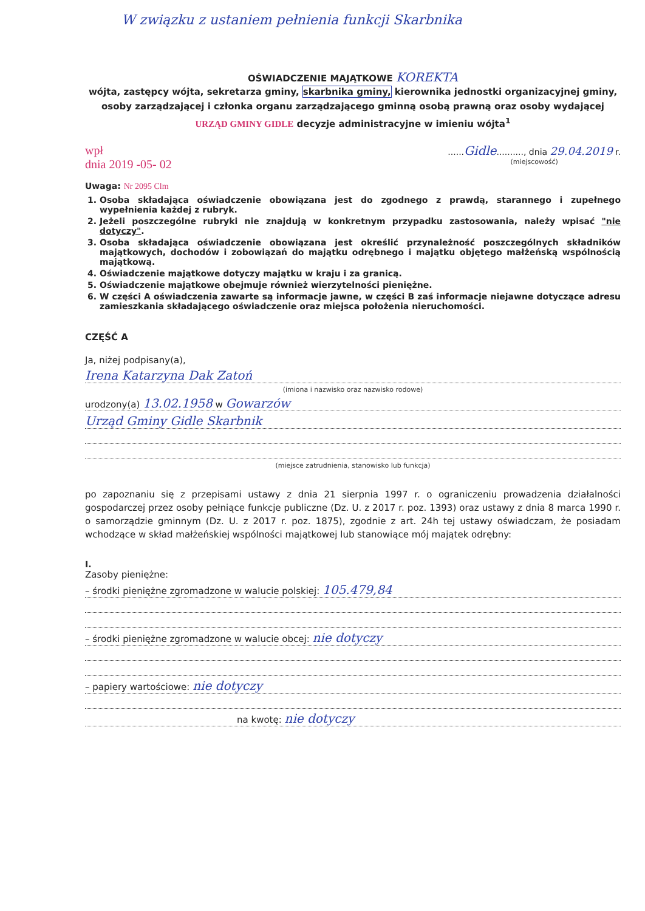W związku z ustaniem pełnienia funkcji Skarbnika
OŚWIADCZENIE MAJĄTKOWE KOREKTA
wójta, zastępcy wójta, sekretarza gminy, skarbnika gminy, kierownika jednostki organizacyjnej gminy, osoby zarządzającej i członka organu zarządzającego gminną osobą prawną oraz osoby wydającej URZĄD GMINY GIDLE decyzje administracyjne w imieniu wójta<sup>1</sup>
wpł
dnia 2019 -05- 02
......Gidle.........., dnia 29.04.2019 r.
(miejscowość)
Uwaga: Nr 2095 Clm
1. Osoba składająca oświadczenie obowiązana jest do zgodnego z prawdą, starannego i zupełnego wypełnienia każdej z rubryk.
2. Jeżeli poszczególne rubryki nie znajdują w konkretnym przypadku zastosowania, należy wpisać "nie dotyczy".
3. Osoba składająca oświadczenie obowiązana jest określić przynależność poszczególnych składników majątkowych, dochodów i zobowiązań do majątku odrębnego i majątku objętego małżeńską wspólnością majątkową.
4. Oświadczenie majątkowe dotyczy majątku w kraju i za granicą.
5. Oświadczenie majątkowe obejmuje również wierzytelności pieniężne.
6. W części A oświadczenia zawarte są informacje jawne, w części B zaś informacje niejawne dotyczące adresu zamieszkania składającego oświadczenie oraz miejsca położenia nieruchomości.
CZĘŚĆ A
Ja, niżej podpisany(a),
Irena Katarzyna Dak Zatoń
(imiona i nazwisko oraz nazwisko rodowe)
urodzony(a) 13.02.1958 w Gowarzów
Urząd Gminy Gidle Skarbnik
(miejsce zatrudnienia, stanowisko lub funkcja)
po zapoznaniu się z przepisami ustawy z dnia 21 sierpnia 1997 r. o ograniczeniu prowadzenia działalności gospodarczej przez osoby pełniące funkcje publiczne (Dz. U. z 2017 r. poz. 1393) oraz ustawy z dnia 8 marca 1990 r. o samorządzie gminnym (Dz. U. z 2017 r. poz. 1875), zgodnie z art. 24h tej ustawy oświadczam, że posiadam wchodzące w skład małżeńskiej wspólności majątkowej lub stanowiące mój majątek odrębny:
I.
Zasoby pieniężne:
– środki pieniężne zgromadzone w walucie polskiej: 105.479,84
– środki pieniężne zgromadzone w walucie obcej: nie dotyczy
– papiery wartościowe: nie dotyczy
na kwotę: nie dotyczy